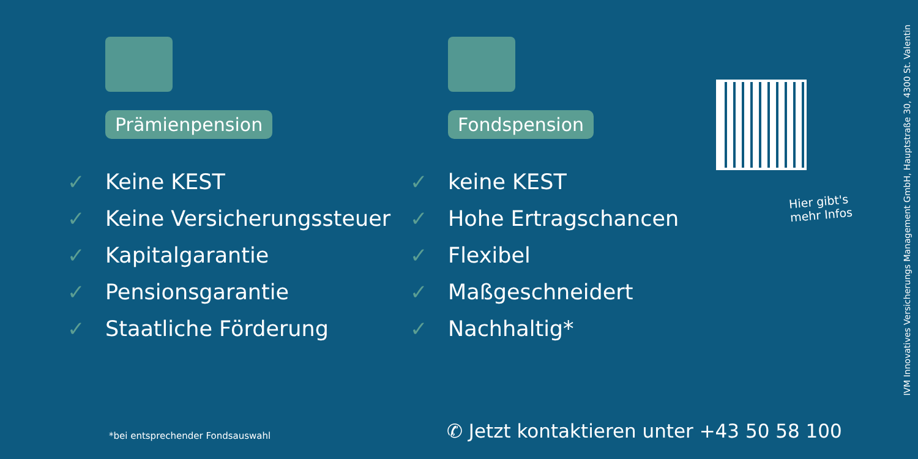Prämienpension
✓ Keine KEST
✓ Keine Versicherungssteuer
✓ Kapitalgarantie
✓ Pensionsgarantie
✓ Staatliche Förderung
Fondspension
✓ keine KEST
✓ Hohe Ertragschancen
✓ Flexibel
✓ Maßgeschneidert
✓ Nachhaltig*
Hier gibt's
mehr Infos
*bei entsprechender Fondsauswahl
✆ Jetzt kontaktieren unter +43 50 58 100
IVM Innovatives Versicherungs Management GmbH, Hauptstraße 30, 4300 St. Valentin